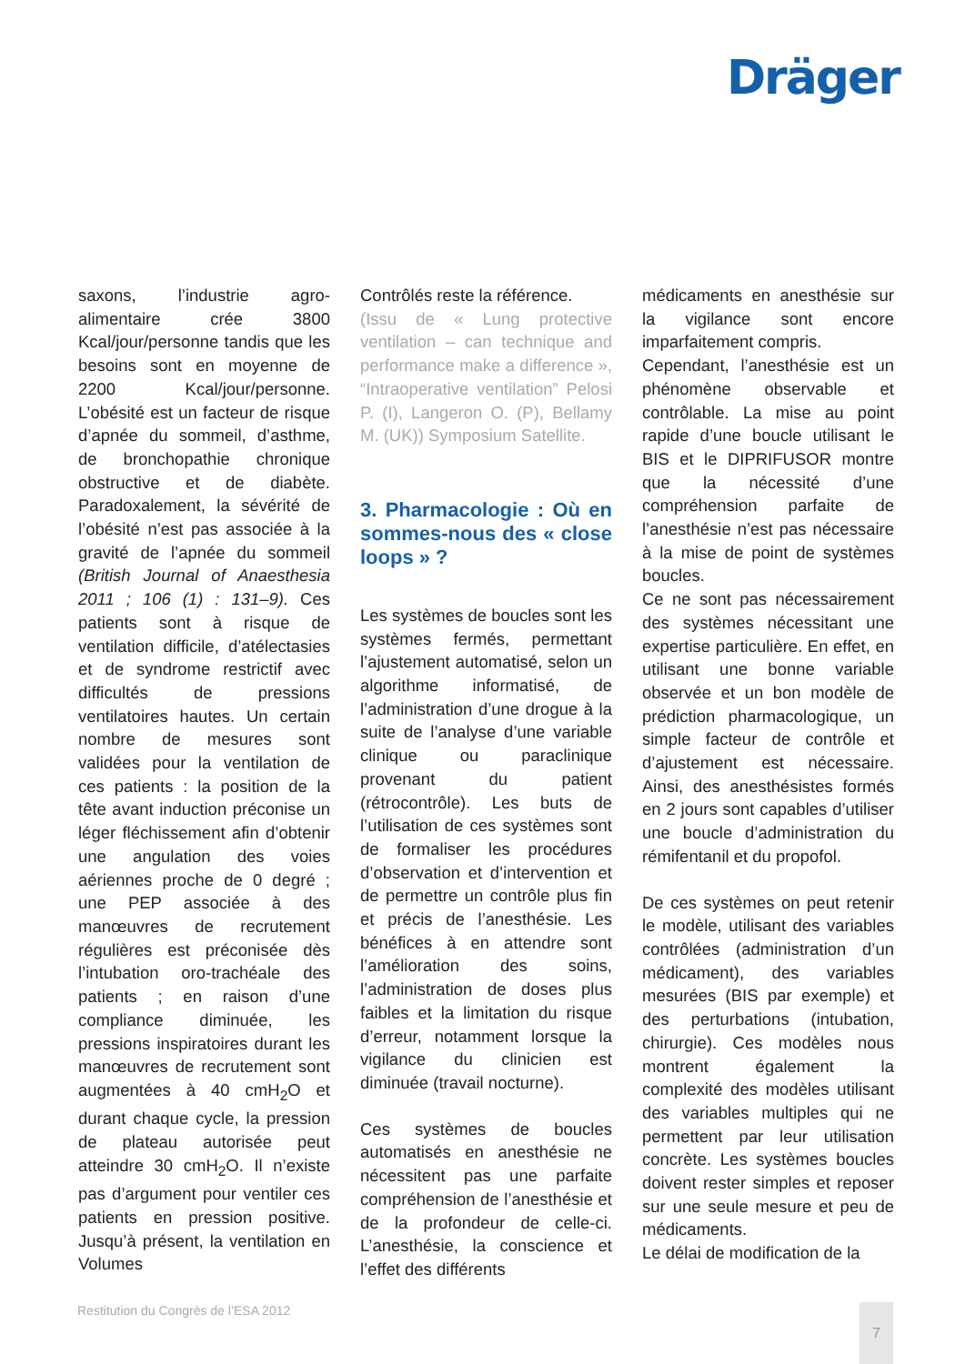Dräger
saxons, l’industrie agro-alimentaire crée 3800 Kcal/jour/personne tandis que les besoins sont en moyenne de 2200 Kcal/jour/personne. L’obésité est un facteur de risque d’apnée du sommeil, d’asthme, de bronchopathie chronique obstructive et de diabète. Paradoxalement, la sévérité de l’obésité n’est pas associée à la gravité de l’apnée du sommeil (British Journal of Anaesthesia 2011 ; 106 (1) : 131–9). Ces patients sont à risque de ventilation difficile, d’atélectasies et de syndrome restrictif avec difficultés de pressions ventilatoires hautes. Un certain nombre de mesures sont validées pour la ventilation de ces patients : la position de la tête avant induction préconise un léger fléchissement afin d’obtenir une angulation des voies aériennes proche de 0 degré ; une PEP associée à des manœuvres de recrutement régulières est préconisée dès l’intubation oro-trachéale des patients ; en raison d’une compliance diminuée, les pressions inspiratoires durant les manœuvres de recrutement sont augmentées à 40 cmH<sub>2</sub>O et durant chaque cycle, la pression de plateau autorisée peut atteindre 30 cmH<sub>2</sub>O. Il n’existe pas d’argument pour ventiler ces patients en pression positive. Jusqu’à présent, la ventilation en Volumes
Contrôlés reste la référence.
(Issu de « Lung protective ventilation – can technique and performance make a difference », “Intraoperative ventilation” Pelosi P. (I), Langeron O. (P), Bellamy M. (UK)) Symposium Satellite.
3. Pharmacologie : Où en sommes-nous des « close loops » ?
Les systèmes de boucles sont les systèmes fermés, permettant l’ajustement automatisé, selon un algorithme informatisé, de l’administration d’une drogue à la suite de l’analyse d’une variable clinique ou paraclinique provenant du patient (rétrocontrôle). Les buts de l’utilisation de ces systèmes sont de formaliser les procédures d’observation et d’intervention et de permettre un contrôle plus fin et précis de l’anesthésie. Les bénéfices à en attendre sont l’amélioration des soins, l’administration de doses plus faibles et la limitation du risque d’erreur, notamment lorsque la vigilance du clinicien est diminuée (travail nocturne).
Ces systèmes de boucles automatisés en anesthésie ne nécessitent pas une parfaite compréhension de l’anesthésie et de la profondeur de celle-ci. L’anesthésie, la conscience et l’effet des différents
médicaments en anesthésie sur la vigilance sont encore imparfaitement compris.
Cependant, l’anesthésie est un phénomène observable et contrôlable. La mise au point rapide d’une boucle utilisant le BIS et le DIPRIFUSOR montre que la nécessité d’une compréhension parfaite de l’anesthésie n’est pas nécessaire à la mise de point de systèmes boucles.
Ce ne sont pas nécessairement des systèmes nécessitant une expertise particulière. En effet, en utilisant une bonne variable observée et un bon modèle de prédiction pharmacologique, un simple facteur de contrôle et d’ajustement est nécessaire. Ainsi, des anesthésistes formés en 2 jours sont capables d’utiliser une boucle d’administration du rémifentanil et du propofol.
De ces systèmes on peut retenir le modèle, utilisant des variables contrôlées (administration d’un médicament), des variables mesurées (BIS par exemple) et des perturbations (intubation, chirurgie). Ces modèles nous montrent également la complexité des modèles utilisant des variables multiples qui ne permettent par leur utilisation concrète. Les systèmes boucles doivent rester simples et reposer sur une seule mesure et peu de médicaments.
Le délai de modification de la
Restitution du Congrès de l’ESA 2012
7